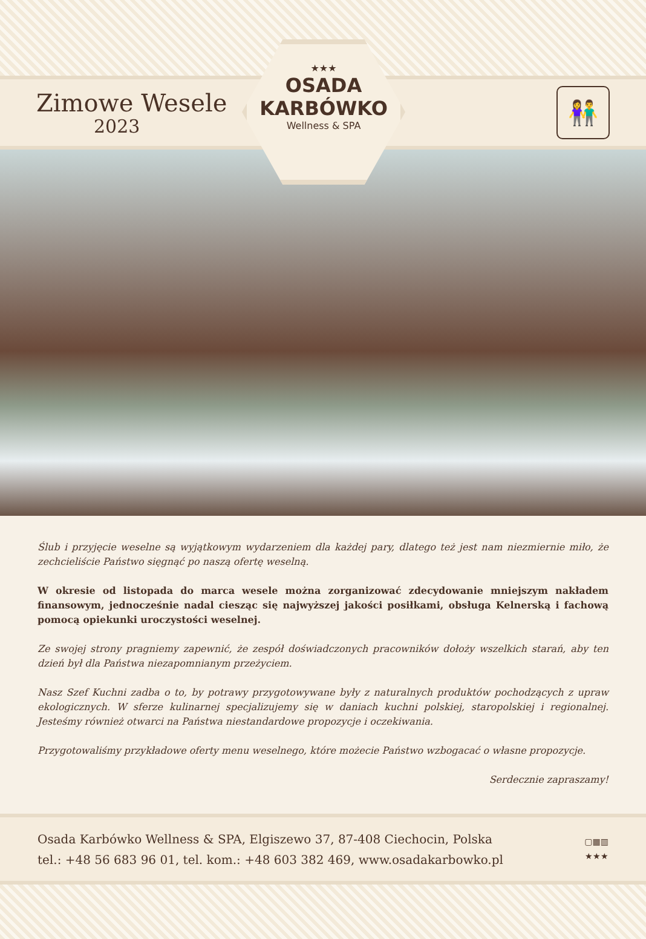Zimowe Wesele
2023
👫
★★★
OSADA
KARBÓWKO
Wellness & SPA
Ślub i przyjęcie weselne są wyjątkowym wydarzeniem dla każdej pary, dlatego też jest nam niezmiernie miło, że zechcieliście Państwo sięgnąć po naszą ofertę weselną.
W okresie od listopada do marca wesele można zorganizować zdecydowanie mniejszym nakładem finansowym, jednocześnie nadal ciesząc się najwyższej jakości posiłkami, obsługa Kelnerską i fachową pomocą opiekunki uroczystości weselnej.
Ze swojej strony pragniemy zapewnić, że zespół doświadczonych pracowników dołoży wszelkich starań, aby ten dzień był dla Państwa niezapomnianym przeżyciem.
Nasz Szef Kuchni zadba o to, by potrawy przygotowywane były z naturalnych produktów pochodzących z upraw ekologicznych. W sferze kulinarnej specjalizujemy się w daniach kuchni polskiej, staropolskiej i regionalnej. Jesteśmy również otwarci na Państwa niestandardowe propozycje i oczekiwania.
Przygotowaliśmy przykładowe oferty menu weselnego, które możecie Państwo wzbogacać o własne propozycje.
Serdecznie zapraszamy!
Osada Karbówko Wellness & SPA, Elgiszewo 37, 87-408 Ciechocin, Polska
tel.: +48 56 683 96 01, tel. kom.: +48 603 382 469, www.osadakarbowko.pl
▢▦▥
★★★